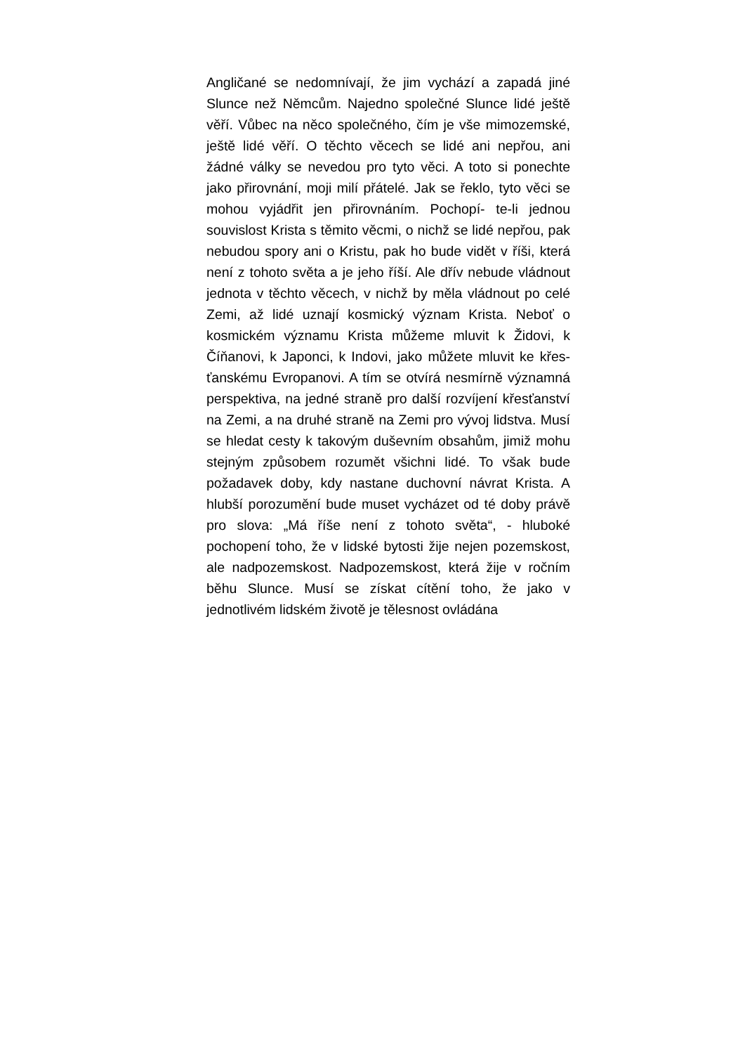Angličané se nedomnívají, že jim vychází a zapadá jiné Slunce než Němcům. Najedno společné Slunce lidé ještě věří. Vůbec na něco společného, čím je vše mimozemské, ještě lidé věří. O těchto věcech se lidé ani nepřou, ani žádné války se nevedou pro tyto věci. A toto si ponechte jako přirovnání, moji milí přátelé. Jak se řeklo, tyto věci se mohou vyjádřit jen přirovnáním. Pochopí- te-li jednou souvislost Krista s těmito věcmi, o nichž se lidé nepřou, pak nebudou spory ani o Kristu, pak ho bude vidět v říši, která není z tohoto světa a je jeho říší. Ale dřív nebude vládnout jednota v těchto věcech, v nichž by měla vládnout po celé Zemi, až lidé uznají kosmický význam Krista. Neboť o kosmickém významu Krista můžeme mluvit k Židovi, k Číňanovi, k Japonci, k Indovi, jako můžete mluvit ke křes-ťanskému Evropanovi. A tím se otvírá nesmírně významná perspektiva, na jedné straně pro další rozvíjení křesťanství na Zemi, a na druhé straně na Zemi pro vývoj lidstva. Musí se hledat cesty k takovým duševním obsahům, jimiž mohu stejným způsobem rozumět všichni lidé. To však bude požadavek doby, kdy nastane duchovní návrat Krista. A hlubší porozumění bude muset vycházet od té doby právě pro slova: „Má říše není z tohoto světa“, - hluboké pochopení toho, že v lidské bytosti žije nejen pozemskost, ale nadpozemskost. Nadpozemskost, která žije v ročním běhu Slunce. Musí se získat cítění toho, že jako v jednotlivém lidském životě je tělesnost ovládána